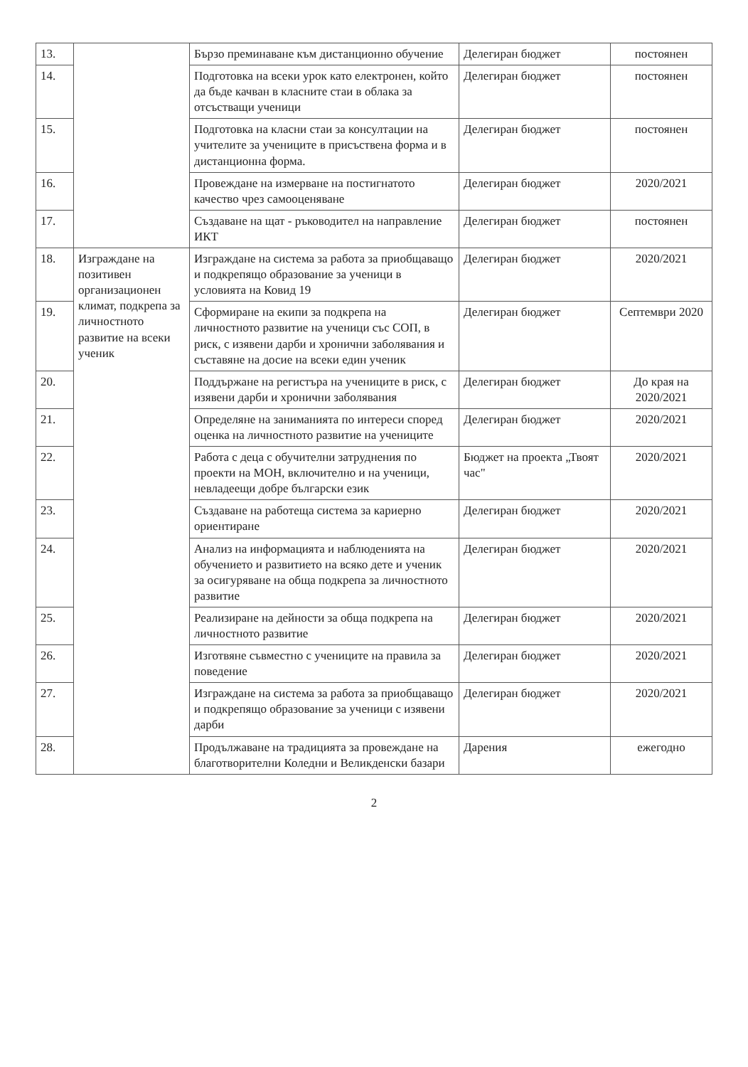| 13. | | Бързо преминаване към дистанционно обучение | Делегиран бюджет | постоянен |
| 14. | | Подготовка на всеки урок като електронен, който да бъде качван в класните стаи в облака за отсъстващи ученици | Делегиран бюджет | постоянен |
| 15. | | Подготовка на класни стаи за консултации на учителите за учениците в присъствена форма и в дистанционна форма. | Делегиран бюджет | постоянен |
| 16. | | Провеждане на измерване на постигнатото качество чрез самооценяване | Делегиран бюджет | 2020/2021 |
| 17. | | Създаване на щат - ръководител на направление ИКТ | Делегиран бюджет | постоянен |
| 18. | Изграждане на позитивен организационен климат, подкрепа за личностното развитие на всеки ученик | Изграждане на система за работа за приобщаващо и подкрепящо образование за ученици в условията на Ковид 19 | Делегиран бюджет | 2020/2021 |
| 19. | | Сформиране на екипи за подкрепа на личностното развитие на ученици със СОП, в риск, с изявени дарби и хронични заболявания и съставяне на досие на всеки един ученик | Делегиран бюджет | Септември 2020 |
| 20. | | Поддържане на регистъра на учениците в риск, с изявени дарби и хронични заболявания | Делегиран бюджет | До края на 2020/2021 |
| 21. | | Определяне на заниманията по интереси според оценка на личностното развитие на учениците | Делегиран бюджет | 2020/2021 |
| 22. | | Работа с деца с обучителни затруднения по проекти на МОН, включително и на ученици, невладеещи добре български език | Бюджет на проекта „Твоят час" | 2020/2021 |
| 23. | | Създаване на работеща система за кариерно ориентиране | Делегиран бюджет | 2020/2021 |
| 24. | | Анализ на информацията и наблюденията на обучението и развитието на всяко дете и ученик за осигуряване на обща подкрепа за личностното развитие | Делегиран бюджет | 2020/2021 |
| 25. | | Реализиране на дейности за обща подкрепа на личностното развитие | Делегиран бюджет | 2020/2021 |
| 26. | | Изготвяне съвместно с учениците на правила за поведение | Делегиран бюджет | 2020/2021 |
| 27. | | Изграждане на система за работа за приобщаващо и подкрепящо образование за ученици с изявени дарби | Делегиран бюджет | 2020/2021 |
| 28. | | Продължаване на традицията за провеждане на благотворителни Коледни и Великденски базари | Дарения | ежегодно |
2